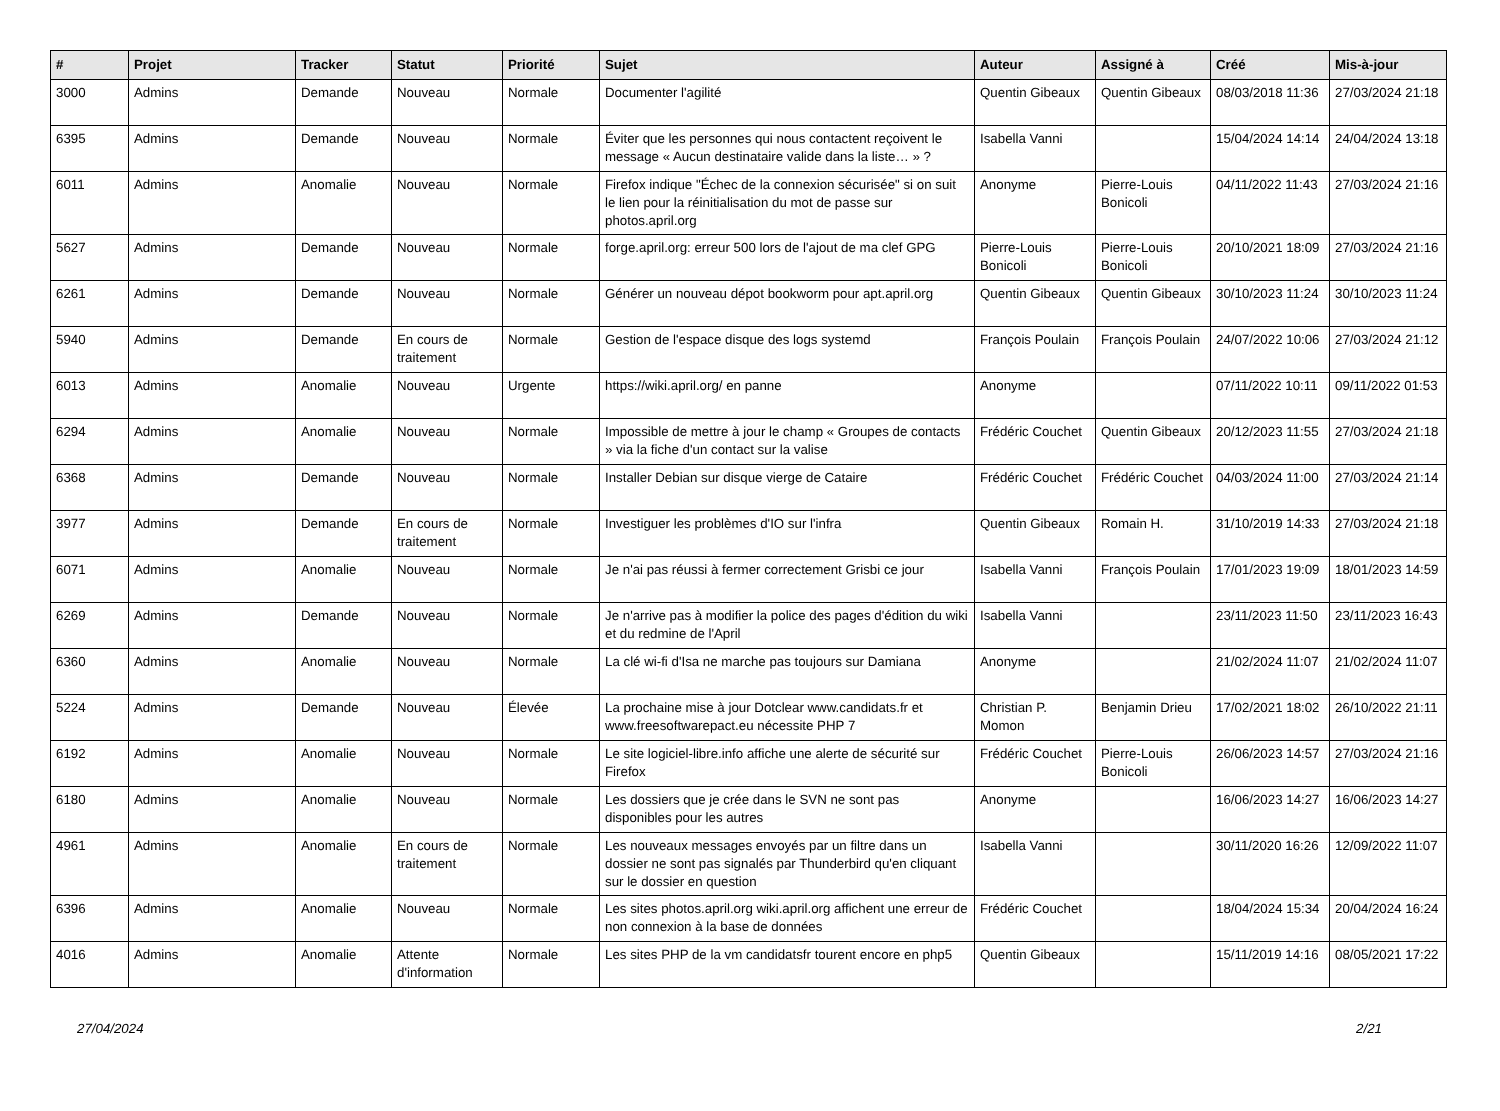| # | Projet | Tracker | Statut | Priorité | Sujet | Auteur | Assigné à | Créé | Mis-à-jour |
| --- | --- | --- | --- | --- | --- | --- | --- | --- | --- |
| 3000 | Admins | Demande | Nouveau | Normale | Documenter l'agilité | Quentin Gibeaux | Quentin Gibeaux | 08/03/2018 11:36 | 27/03/2024 21:18 |
| 6395 | Admins | Demande | Nouveau | Normale | Éviter que les personnes qui nous contactent reçoivent le message « Aucun destinataire valide dans la liste… » ? | Isabella Vanni | | 15/04/2024 14:14 | 24/04/2024 13:18 |
| 6011 | Admins | Anomalie | Nouveau | Normale | Firefox indique "Échec de la connexion sécurisée" si on suit le lien pour la réinitialisation du mot de passe sur photos.april.org | Anonyme | Pierre-Louis Bonicoli | 04/11/2022 11:43 | 27/03/2024 21:16 |
| 5627 | Admins | Demande | Nouveau | Normale | forge.april.org: erreur 500 lors de l'ajout de ma clef GPG | Pierre-Louis Bonicoli | Pierre-Louis Bonicoli | 20/10/2021 18:09 | 27/03/2024 21:16 |
| 6261 | Admins | Demande | Nouveau | Normale | Générer un nouveau dépot bookworm pour apt.april.org | Quentin Gibeaux | Quentin Gibeaux | 30/10/2023 11:24 | 30/10/2023 11:24 |
| 5940 | Admins | Demande | En cours de traitement | Normale | Gestion de l'espace disque des logs systemd | François Poulain | François Poulain | 24/07/2022 10:06 | 27/03/2024 21:12 |
| 6013 | Admins | Anomalie | Nouveau | Urgente | https://wiki.april.org/ en panne | Anonyme | | 07/11/2022 10:11 | 09/11/2022 01:53 |
| 6294 | Admins | Anomalie | Nouveau | Normale | Impossible de mettre à jour le champ « Groupes de contacts » via la fiche d'un contact sur la valise | Frédéric Couchet | Quentin Gibeaux | 20/12/2023 11:55 | 27/03/2024 21:18 |
| 6368 | Admins | Demande | Nouveau | Normale | Installer Debian sur disque vierge de Cataire | Frédéric Couchet | Frédéric Couchet | 04/03/2024 11:00 | 27/03/2024 21:14 |
| 3977 | Admins | Demande | En cours de traitement | Normale | Investiguer les problèmes d'IO sur l'infra | Quentin Gibeaux | Romain H. | 31/10/2019 14:33 | 27/03/2024 21:18 |
| 6071 | Admins | Anomalie | Nouveau | Normale | Je n'ai pas réussi à fermer correctement Grisbi ce jour | Isabella Vanni | François Poulain | 17/01/2023 19:09 | 18/01/2023 14:59 |
| 6269 | Admins | Demande | Nouveau | Normale | Je n'arrive pas à modifier la police des pages d'édition du wiki et du redmine de l'April | Isabella Vanni | | 23/11/2023 11:50 | 23/11/2023 16:43 |
| 6360 | Admins | Anomalie | Nouveau | Normale | La clé wi-fi d'Isa ne marche pas toujours sur Damiana | Anonyme | | 21/02/2024 11:07 | 21/02/2024 11:07 |
| 5224 | Admins | Demande | Nouveau | Élevée | La prochaine mise à jour Dotclear www.candidats.fr et www.freesoftwarepact.eu nécessite PHP 7 | Christian P. Momon | Benjamin Drieu | 17/02/2021 18:02 | 26/10/2022 21:11 |
| 6192 | Admins | Anomalie | Nouveau | Normale | Le site logiciel-libre.info affiche une alerte de sécurité sur Firefox | Frédéric Couchet | Pierre-Louis Bonicoli | 26/06/2023 14:57 | 27/03/2024 21:16 |
| 6180 | Admins | Anomalie | Nouveau | Normale | Les dossiers que je crée dans le SVN ne sont pas disponibles pour les autres | Anonyme | | 16/06/2023 14:27 | 16/06/2023 14:27 |
| 4961 | Admins | Anomalie | En cours de traitement | Normale | Les nouveaux messages envoyés par un filtre dans un dossier ne sont pas signalés par Thunderbird qu'en cliquant sur le dossier en question | Isabella Vanni | | 30/11/2020 16:26 | 12/09/2022 11:07 |
| 6396 | Admins | Anomalie | Nouveau | Normale | Les sites photos.april.org wiki.april.org affichent une erreur de non connexion à la base de données | Frédéric Couchet | | 18/04/2024 15:34 | 20/04/2024 16:24 |
| 4016 | Admins | Anomalie | Attente d'information | Normale | Les sites PHP de la vm candidatsfr tourent encore en php5 | Quentin Gibeaux | | 15/11/2019 14:16 | 08/05/2021 17:22 |
27/04/2024 2/21